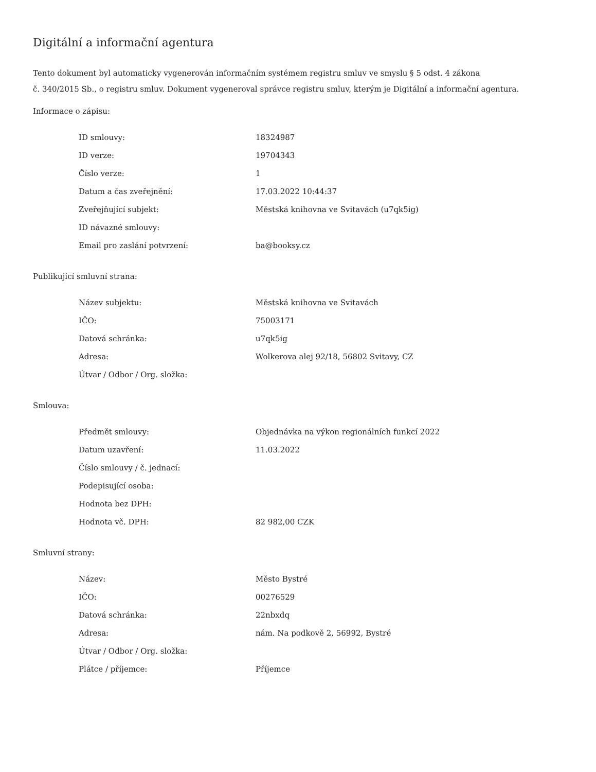Digitální a informační agentura
Tento dokument byl automaticky vygenerován informačním systémem registru smluv ve smyslu § 5 odst. 4 zákona
č. 340/2015 Sb., o registru smluv. Dokument vygeneroval správce registru smluv, kterým je Digitální a informační agentura.
Informace o zápisu:
| ID smlouvy: | 18324987 |
| ID verze: | 19704343 |
| Číslo verze: | 1 |
| Datum a čas zveřejnění: | 17.03.2022 10:44:37 |
| Zveřejňující subjekt: | Městská knihovna ve Svitavách (u7qk5ig) |
| ID návazné smlouvy: | |
| Email pro zaslání potvrzení: | ba@booksy.cz |
Publikující smluvní strana:
| Název subjektu: | Městská knihovna ve Svitavách |
| IČO: | 75003171 |
| Datová schránka: | u7qk5ig |
| Adresa: | Wolkerova alej 92/18, 56802 Svitavy, CZ |
| Útvar / Odbor / Org. složka: | |
Smlouva:
| Předmět smlouvy: | Objednávka na výkon regionálních funkcí 2022 |
| Datum uzavření: | 11.03.2022 |
| Číslo smlouvy / č. jednací: | |
| Podepisující osoba: | |
| Hodnota bez DPH: | |
| Hodnota vč. DPH: | 82 982,00 CZK |
Smluvní strany:
| Název: | Město Bystré |
| IČO: | 00276529 |
| Datová schránka: | 22nbxdq |
| Adresa: | nám. Na podkově 2, 56992, Bystré |
| Útvar / Odbor / Org. složka: | |
| Plátce / příjemce: | Příjemce |